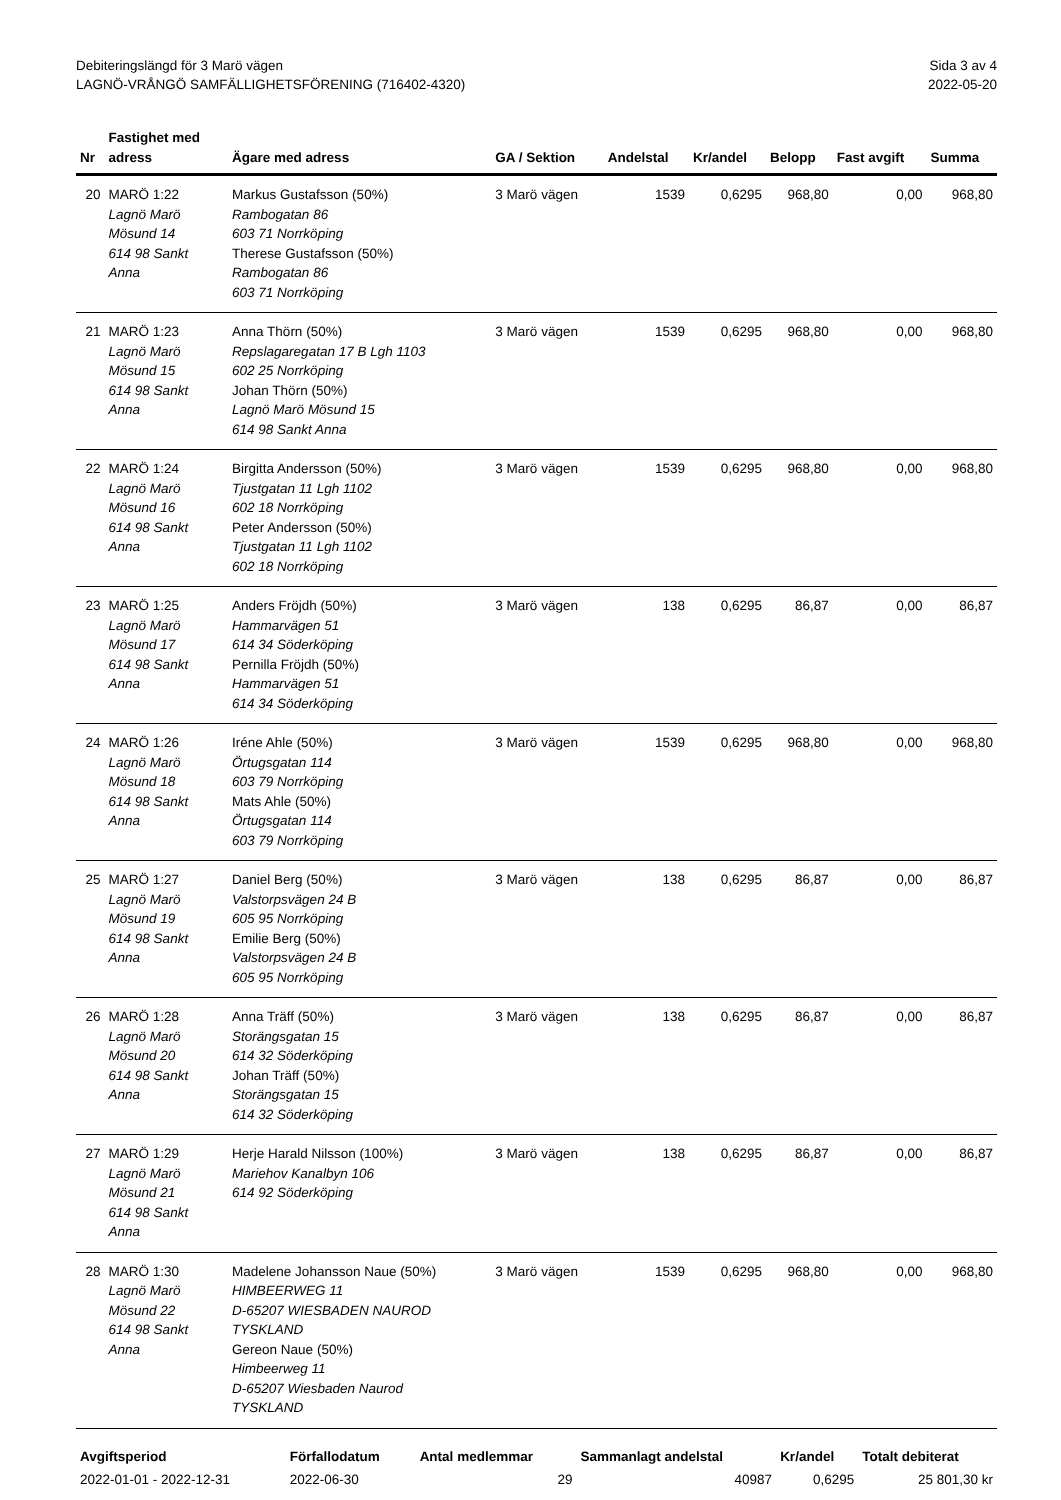Debiteringslängd för 3 Marö vägen
LAGNÖ-VRÅNGÖ SAMFÄLLIGHETSFÖRENING (716402-4320)
Sida 3 av 4
2022-05-20
| Nr | Fastighet med adress | Ägare med adress | GA / Sektion | Andelstal | Kr/andel | Belopp | Fast avgift | Summa |
| --- | --- | --- | --- | --- | --- | --- | --- | --- |
| 20 | MARÖ 1:22 Lagnö Marö Mösund 14 614 98 Sankt Anna | Markus Gustafsson (50%) Rambogatan 86 603 71 Norrköping Therese Gustafsson (50%) Rambogatan 86 603 71 Norrköping | 3 Marö vägen | 1539 | 0,6295 | 968,80 | 0,00 | 968,80 |
| 21 | MARÖ 1:23 Lagnö Marö Mösund 15 614 98 Sankt Anna | Anna Thörn (50%) Repslagaregatan 17 B Lgh 1103 602 25 Norrköping Johan Thörn (50%) Lagnö Marö Mösund 15 614 98 Sankt Anna | 3 Marö vägen | 1539 | 0,6295 | 968,80 | 0,00 | 968,80 |
| 22 | MARÖ 1:24 Lagnö Marö Mösund 16 614 98 Sankt Anna | Birgitta Andersson (50%) Tjustgatan 11 Lgh 1102 602 18 Norrköping Peter Andersson (50%) Tjustgatan 11 Lgh 1102 602 18 Norrköping | 3 Marö vägen | 1539 | 0,6295 | 968,80 | 0,00 | 968,80 |
| 23 | MARÖ 1:25 Lagnö Marö Mösund 17 614 98 Sankt Anna | Anders Fröjdh (50%) Hammarvägen 51 614 34 Söderköping Pernilla Fröjdh (50%) Hammarvägen 51 614 34 Söderköping | 3 Marö vägen | 138 | 0,6295 | 86,87 | 0,00 | 86,87 |
| 24 | MARÖ 1:26 Lagnö Marö Mösund 18 614 98 Sankt Anna | Iréne Ahle (50%) Örtugsgatan 114 603 79 Norrköping Mats Ahle (50%) Örtugsgatan 114 603 79 Norrköping | 3 Marö vägen | 1539 | 0,6295 | 968,80 | 0,00 | 968,80 |
| 25 | MARÖ 1:27 Lagnö Marö Mösund 19 614 98 Sankt Anna | Daniel Berg (50%) Valstorpsvägen 24 B 605 95 Norrköping Emilie Berg (50%) Valstorpsvägen 24 B 605 95 Norrköping | 3 Marö vägen | 138 | 0,6295 | 86,87 | 0,00 | 86,87 |
| 26 | MARÖ 1:28 Lagnö Marö Mösund 20 614 98 Sankt Anna | Anna Träff (50%) Storängsgatan 15 614 32 Söderköping Johan Träff (50%) Storängsgatan 15 614 32 Söderköping | 3 Marö vägen | 138 | 0,6295 | 86,87 | 0,00 | 86,87 |
| 27 | MARÖ 1:29 Lagnö Marö Mösund 21 614 98 Sankt Anna | Herje Harald Nilsson (100%) Mariehov Kanalbyn 106 614 92 Söderköping | 3 Marö vägen | 138 | 0,6295 | 86,87 | 0,00 | 86,87 |
| 28 | MARÖ 1:30 Lagnö Marö Mösund 22 614 98 Sankt Anna | Madelene Johansson Naue (50%) HIMBEERWEG 11 D-65207 WIESBADEN NAUROD TYSKLAND Gereon Naue (50%) Himbeerweg 11 D-65207 Wiesbaden Naurod TYSKLAND | 3 Marö vägen | 1539 | 0,6295 | 968,80 | 0,00 | 968,80 |
| Avgiftsperiod | Förfallodatum | Antal medlemmar | Sammanlagt andelstal | Kr/andel | Totalt debiterat |
| --- | --- | --- | --- | --- | --- |
| 2022-01-01 - 2022-12-31 | 2022-06-30 | 29 | 40987 | 0,6295 | 25 801,30 kr |